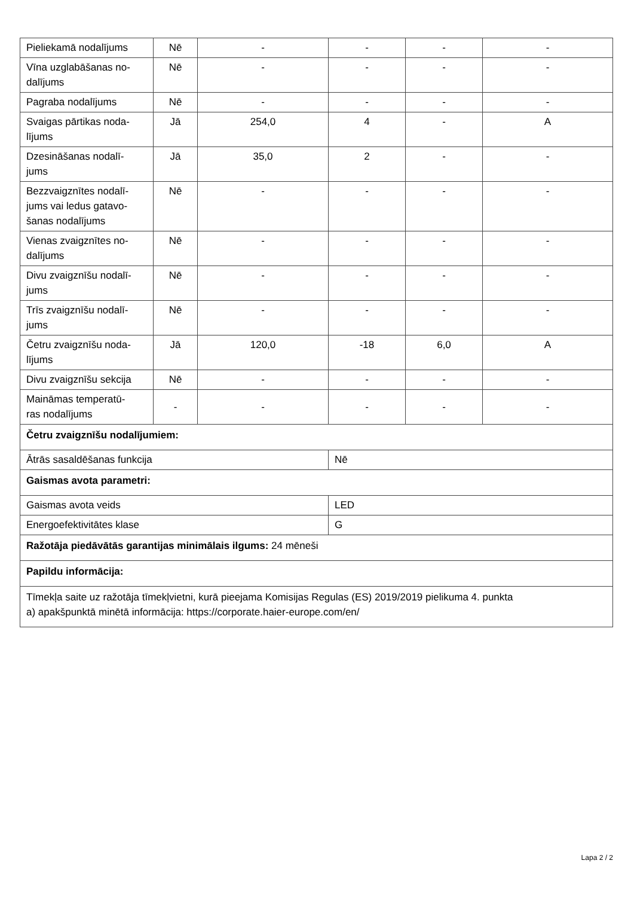| Pieliekamā nodalījums | Nē | - | - | - | - |
| Vīna uzglabāšanas no- dalījums | Nē | - | - | - | - |
| Pagraba nodalījums | Nē | - | - | - | - |
| Svaigas pārtikas noda- lījums | Jā | 254,0 | 4 | - | A |
| Dzesināšanas nodalī- jums | Jā | 35,0 | 2 | - | - |
| Bezzvaigznītes nodalī- jums vai ledus gatavo- šanas nodalījums | Nē | - | - | - | - |
| Vienas zvaigznītes no- dalījums | Nē | - | - | - | - |
| Divu zvaigznīšu nodalī- jums | Nē | - | - | - | - |
| Trīs zvaigznīšu nodalī- jums | Nē | - | - | - | - |
| Četru zvaigznīšu noda- lījums | Jā | 120,0 | -18 | 6,0 | A |
| Divu zvaigznīšu sekcija | Nē | - | - | - | - |
| Maināmas temperatū- ras nodalījums | - | - | - | - | - |
| Četru zvaigznīšu nodalījumiem: | | | | | |
| Ātrās sasaldēšanas funkcija | | | Nē | | |
| Gaismas avota parametri: | | | | | |
| Gaismas avota veids | | | LED | | |
| Energoefektivitātes klase | | | G | | |
| Ražotāja piedāvātās garantijas minimālais ilgums: 24 mēneši | | | | | |
| Papildu informācija: | | | | | |
| Tīmekļa saite uz ražotāja tīmekļvietni, kurā pieejama Komisijas Regulas (ES) 2019/2019 pielikuma 4. punkta a) apakšpunktā minētā informācija: https://corporate.haier-europe.com/en/ | | | | | |
Lapa 2 / 2